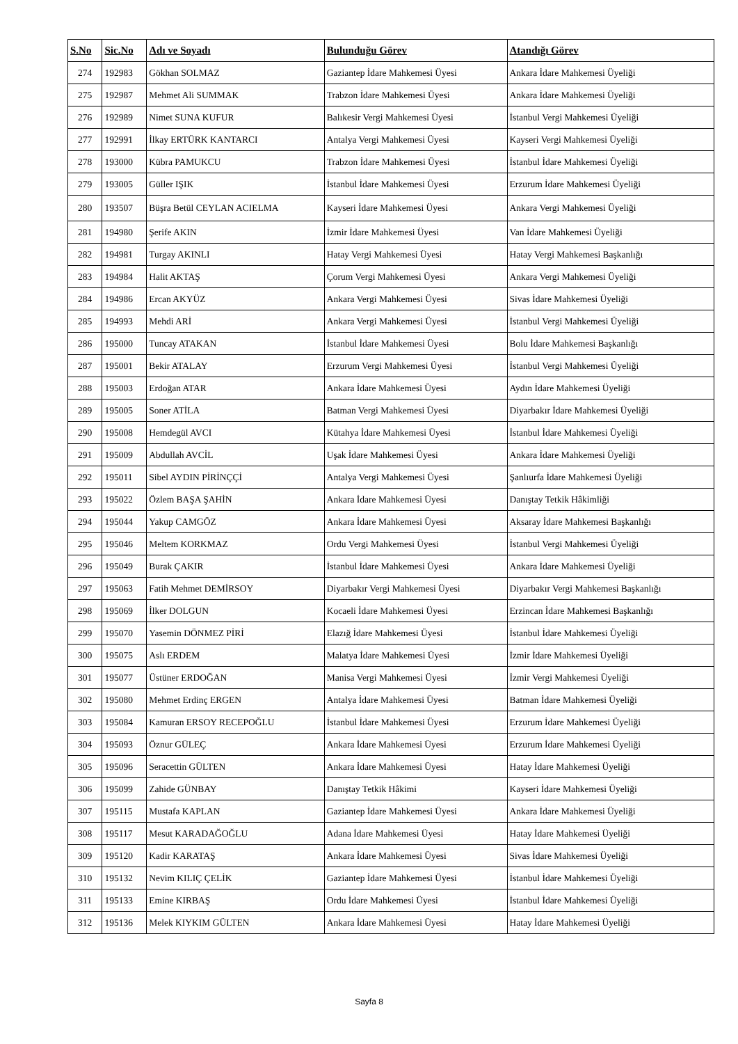| S.No | Sic.No | Adı ve Soyadı | Bulunduğu Görev | Atandığı Görev |
| --- | --- | --- | --- | --- |
| 274 | 192983 | Gökhan SOLMAZ | Gaziantep İdare Mahkemesi Üyesi | Ankara İdare Mahkemesi Üyeliği |
| 275 | 192987 | Mehmet Ali SUMMAK | Trabzon İdare Mahkemesi Üyesi | Ankara İdare Mahkemesi Üyeliği |
| 276 | 192989 | Nimet SUNA KUFUR | Balıkesir Vergi Mahkemesi Üyesi | İstanbul Vergi Mahkemesi Üyeliği |
| 277 | 192991 | İlkay ERTÜRK KANTARCI | Antalya Vergi Mahkemesi Üyesi | Kayseri Vergi Mahkemesi Üyeliği |
| 278 | 193000 | Kübra PAMUKCU | Trabzon İdare Mahkemesi Üyesi | İstanbul İdare Mahkemesi Üyeliği |
| 279 | 193005 | Güller IŞIK | İstanbul İdare Mahkemesi Üyesi | Erzurum İdare Mahkemesi Üyeliği |
| 280 | 193507 | Büşra Betül CEYLAN ACIELMA | Kayseri İdare Mahkemesi Üyesi | Ankara Vergi Mahkemesi Üyeliği |
| 281 | 194980 | Şerife AKIN | İzmir İdare Mahkemesi Üyesi | Van İdare Mahkemesi Üyeliği |
| 282 | 194981 | Turgay AKINLI | Hatay Vergi Mahkemesi Üyesi | Hatay Vergi Mahkemesi Başkanlığı |
| 283 | 194984 | Halit AKTAŞ | Çorum Vergi Mahkemesi Üyesi | Ankara Vergi Mahkemesi Üyeliği |
| 284 | 194986 | Ercan AKYÜZ | Ankara Vergi Mahkemesi Üyesi | Sivas İdare Mahkemesi Üyeliği |
| 285 | 194993 | Mehdi ARİ | Ankara Vergi Mahkemesi Üyesi | İstanbul Vergi Mahkemesi Üyeliği |
| 286 | 195000 | Tuncay ATAKAN | İstanbul İdare Mahkemesi Üyesi | Bolu İdare Mahkemesi Başkanlığı |
| 287 | 195001 | Bekir ATALAY | Erzurum Vergi Mahkemesi Üyesi | İstanbul Vergi Mahkemesi Üyeliği |
| 288 | 195003 | Erdoğan ATAR | Ankara İdare Mahkemesi Üyesi | Aydın İdare Mahkemesi Üyeliği |
| 289 | 195005 | Soner ATİLA | Batman Vergi Mahkemesi Üyesi | Diyarbakır İdare Mahkemesi Üyeliği |
| 290 | 195008 | Hemdegül AVCI | Kütahya İdare Mahkemesi Üyesi | İstanbul İdare Mahkemesi Üyeliği |
| 291 | 195009 | Abdullah AVCİL | Uşak İdare Mahkemesi Üyesi | Ankara İdare Mahkemesi Üyeliği |
| 292 | 195011 | Sibel AYDIN PİRİNÇÇİ | Antalya Vergi Mahkemesi Üyesi | Şanlıurfa İdare Mahkemesi Üyeliği |
| 293 | 195022 | Özlem BAŞA ŞAHİN | Ankara İdare Mahkemesi Üyesi | Danıştay Tetkik Hâkimliği |
| 294 | 195044 | Yakup CAMGÖZ | Ankara İdare Mahkemesi Üyesi | Aksaray İdare Mahkemesi Başkanlığı |
| 295 | 195046 | Meltem KORKMAZ | Ordu Vergi Mahkemesi Üyesi | İstanbul Vergi Mahkemesi Üyeliği |
| 296 | 195049 | Burak ÇAKIR | İstanbul İdare Mahkemesi Üyesi | Ankara İdare Mahkemesi Üyeliği |
| 297 | 195063 | Fatih Mehmet DEMİRSOY | Diyarbakır Vergi Mahkemesi Üyesi | Diyarbakır Vergi Mahkemesi Başkanlığı |
| 298 | 195069 | İlker DOLGUN | Kocaeli İdare Mahkemesi Üyesi | Erzincan İdare Mahkemesi Başkanlığı |
| 299 | 195070 | Yasemin DÖNMEZ PİRİ | Elazığ İdare Mahkemesi Üyesi | İstanbul İdare Mahkemesi Üyeliği |
| 300 | 195075 | Aslı ERDEM | Malatya İdare Mahkemesi Üyesi | İzmir İdare Mahkemesi Üyeliği |
| 301 | 195077 | Üstüner ERDOĞAN | Manisa Vergi Mahkemesi Üyesi | İzmir Vergi Mahkemesi Üyeliği |
| 302 | 195080 | Mehmet Erdinç ERGEN | Antalya İdare Mahkemesi Üyesi | Batman İdare Mahkemesi Üyeliği |
| 303 | 195084 | Kamuran ERSOY RECEPOĞLU | İstanbul İdare Mahkemesi Üyesi | Erzurum İdare Mahkemesi Üyeliği |
| 304 | 195093 | Öznur GÜLEÇ | Ankara İdare Mahkemesi Üyesi | Erzurum İdare Mahkemesi Üyeliği |
| 305 | 195096 | Seracettin GÜLTEN | Ankara İdare Mahkemesi Üyesi | Hatay İdare Mahkemesi Üyeliği |
| 306 | 195099 | Zahide GÜNBAY | Danıştay Tetkik Hâkimi | Kayseri İdare Mahkemesi Üyeliği |
| 307 | 195115 | Mustafa KAPLAN | Gaziantep İdare Mahkemesi Üyesi | Ankara İdare Mahkemesi Üyeliği |
| 308 | 195117 | Mesut KARADAĞOĞLU | Adana İdare Mahkemesi Üyesi | Hatay İdare Mahkemesi Üyeliği |
| 309 | 195120 | Kadir KARATAŞ | Ankara İdare Mahkemesi Üyesi | Sivas İdare Mahkemesi Üyeliği |
| 310 | 195132 | Nevim KILIÇ ÇELİK | Gaziantep İdare Mahkemesi Üyesi | İstanbul İdare Mahkemesi Üyeliği |
| 311 | 195133 | Emine KIRBAŞ | Ordu İdare Mahkemesi Üyesi | İstanbul İdare Mahkemesi Üyeliği |
| 312 | 195136 | Melek KIYKIM GÜLTEN | Ankara İdare Mahkemesi Üyesi | Hatay İdare Mahkemesi Üyeliği |
Sayfa 8